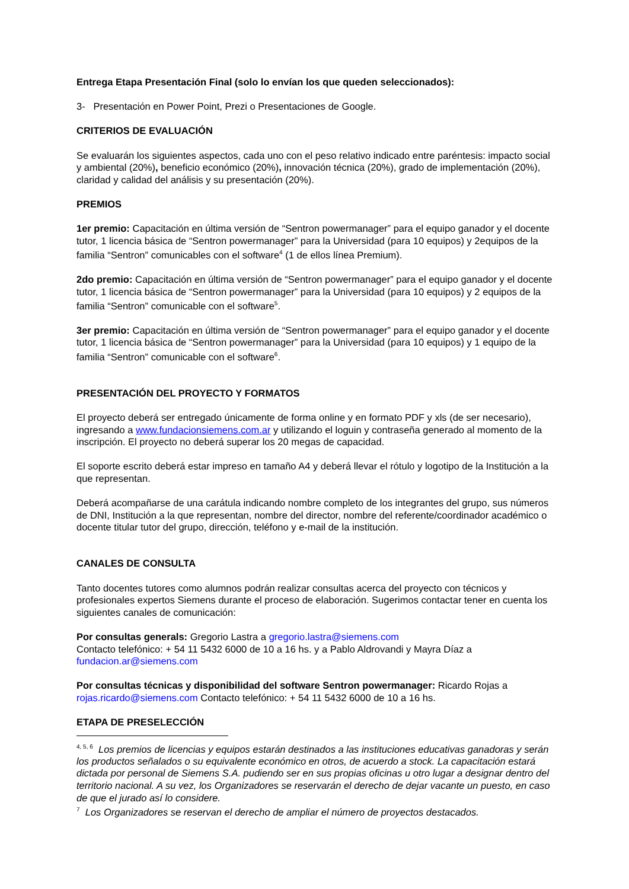Entrega Etapa Presentación Final (solo lo envían los que queden seleccionados):
3- Presentación en Power Point, Prezi o Presentaciones de Google.
CRITERIOS DE EVALUACIÓN
Se evaluarán los siguientes aspectos, cada uno con el peso relativo indicado entre paréntesis: impacto social y ambiental (20%), beneficio económico (20%), innovación técnica (20%), grado de implementación (20%), claridad y calidad del análisis y su presentación (20%).
PREMIOS
1er premio: Capacitación en última versión de “Sentron powermanager” para el equipo ganador y el docente tutor, 1 licencia básica de “Sentron powermanager” para la Universidad (para 10 equipos) y 2equipos de la familia “Sentron” comunicables con el software<sup>4</sup> (1 de ellos línea Premium).
2do premio: Capacitación en última versión de “Sentron powermanager” para el equipo ganador y el docente tutor, 1 licencia básica de “Sentron powermanager” para la Universidad (para 10 equipos) y 2 equipos de la familia “Sentron” comunicable con el software<sup>5</sup>.
3er premio: Capacitación en última versión de “Sentron powermanager” para el equipo ganador y el docente tutor, 1 licencia básica de “Sentron powermanager” para la Universidad (para 10 equipos) y 1 equipo de la familia “Sentron” comunicable con el software<sup>6</sup>.
PRESENTACIÓN DEL PROYECTO Y FORMATOS
El proyecto deberá ser entregado únicamente de forma online y en formato PDF y xls (de ser necesario), ingresando a www.fundacionsiemens.com.ar y utilizando el loguin y contraseña generado al momento de la inscripción. El proyecto no deberá superar los 20 megas de capacidad.
El soporte escrito deberá estar impreso en tamaño A4 y deberá llevar el rótulo y logotipo de la Institución a la que representan.
Deberá acompañarse de una carátula indicando nombre completo de los integrantes del grupo, sus números de DNI, Institución a la que representan, nombre del director, nombre del referente/coordinador académico o docente titular tutor del grupo, dirección, teléfono y e-mail de la institución.
CANALES DE CONSULTA
Tanto docentes tutores como alumnos podrán realizar consultas acerca del proyecto con técnicos y profesionales expertos Siemens durante el proceso de elaboración. Sugerimos contactar tener en cuenta los siguientes canales de comunicación:
Por consultas generals: Gregorio Lastra a gregorio.lastra@siemens.com
Contacto telefónico: + 54 11 5432 6000 de 10 a 16 hs. y a Pablo Aldrovandi y Mayra Díaz a fundacion.ar@siemens.com
Por consultas técnicas y disponibilidad del software Sentron powermanager: Ricardo Rojas a rojas.ricardo@siemens.com Contacto telefónico: + 54 11 5432 6000 de 10 a 16 hs.
ETAPA DE PRESELECCIÓN
<sup>4, 5, 6</sup> Los premios de licencias y equipos estarán destinados a las instituciones educativas ganadoras y serán los productos señalados o su equivalente económico en otros, de acuerdo a stock. La capacitación estará dictada por personal de Siemens S.A. pudiendo ser en sus propias oficinas u otro lugar a designar dentro del territorio nacional. A su vez, los Organizadores se reservarán el derecho de dejar vacante un puesto, en caso de que el jurado así lo considere.
<sup>7</sup> Los Organizadores se reservan el derecho de ampliar el número de proyectos destacados.